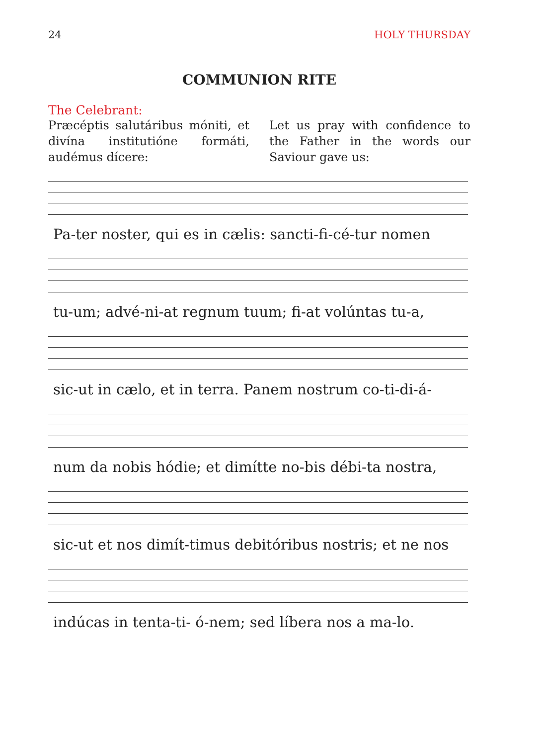24 HOLY THURSDAY
COMMUNION RITE
The Celebrant:
Præcéptis salutáribus móniti, et divína institutióne formáti, audémus dícere:
Let us pray with confidence to the Father in the words our Saviour gave us:
Pa-ter noster, qui es in cælis: sancti-fi-cé-tur nomen
tu-um; advé-ni-at regnum tuum; fi-at volúntas tu-a,
sic-ut in cælo, et in terra. Panem nostrum co-ti-di-á-
num da nobis hódie; et dimítte no-bis débi-ta nostra,
sic-ut et nos dimít-timus debitóribus nostris; et ne nos
indúcas in tenta-ti- ó-nem; sed líbera nos a ma-lo.